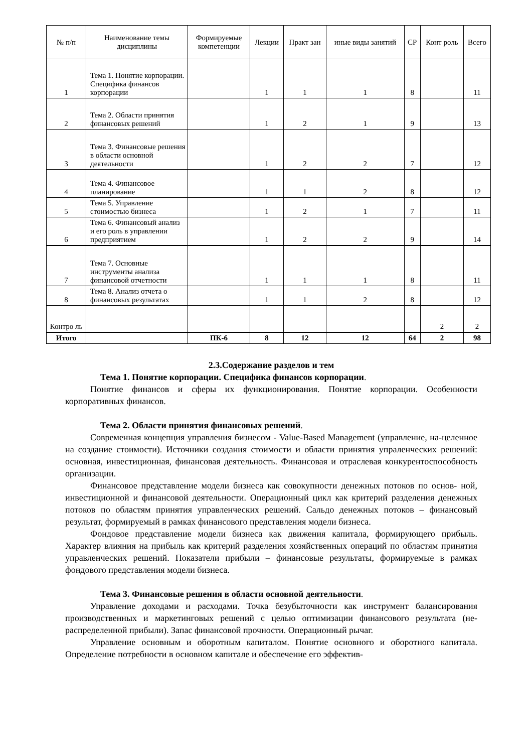| № п/п | Наименование темы дисциплины | Формируемые компетенции | Лекции | Практ зан | иные виды занятий | СР | Конт роль | Всего |
| --- | --- | --- | --- | --- | --- | --- | --- | --- |
| 1 | Тема 1. Понятие корпорации. Специфика финансов корпорации | | 1 | 1 | 1 | 8 | | 11 |
| 2 | Тема 2. Области принятия финансовых решений | | 1 | 2 | 1 | 9 | | 13 |
| 3 | Тема 3. Финансовые решения в области основной деятельности | | 1 | 2 | 2 | 7 | | 12 |
| 4 | Тема 4. Финансовое планирование | | 1 | 1 | 2 | 8 | | 12 |
| 5 | Тема 5. Управление стоимостью бизнеса | | 1 | 2 | 1 | 7 | | 11 |
| 6 | Тема 6. Финансовый анализ и его роль в управлении предприятием | | 1 | 2 | 2 | 9 | | 14 |
| 7 | Тема 7. Основные инструменты анализа финансовой отчетности | | 1 | 1 | 1 | 8 | | 11 |
| 8 | Тема 8. Анализ отчета о финансовых результатах | | 1 | 1 | 2 | 8 | | 12 |
| Контро ль | | | | | | | 2 | 2 |
| Итого | | ПК-6 | 8 | 12 | 12 | 64 | 2 | 98 |
2.3.Содержание разделов и тем
Тема 1. Понятие корпорации. Специфика финансов корпорации.
Понятие финансов и сферы их функционирования. Понятие корпорации. Особенности корпоративных финансов.
Тема 2. Области принятия финансовых решений.
Современная концепция управления бизнесом - Value-Based Management (управление, на-целенное на создание стоимости). Источники создания стоимости и области принятия упраленческих решений: основная, инвестиционная, финансовая деятельность. Финансовая и отраслевая конкурентоспособность организации.
Финансовое представление модели бизнеса как совокупности денежных потоков по основ- ной, инвестиционной и финансовой деятельности. Операционный цикл как критерий разделения денежных потоков по областям принятия управленческих решений. Сальдо денежных потоков – финансовый результат, формируемый в рамках финансового представления модели бизнеса.
Фондовое представление модели бизнеса как движения капитала, формирующего прибыль. Характер влияния на прибыль как критерий разделения хозяйственных операций по областям принятия управленческих решений. Показатели прибыли – финансовые результаты, формируемые в рамках фондового представления модели бизнеса.
Тема 3. Финансовые решения в области основной деятельности.
Управление доходами и расходами. Точка безубыточности как инструмент балансирования производственных и маркетинговых решений с целью оптимизации финансового результата (не- распределенной прибыли). Запас финансовой прочности. Операционный рычаг.
Управление основным и оборотным капиталом. Понятие основного и оборотного капитала. Определение потребности в основном капитале и обеспечение его эффектив-